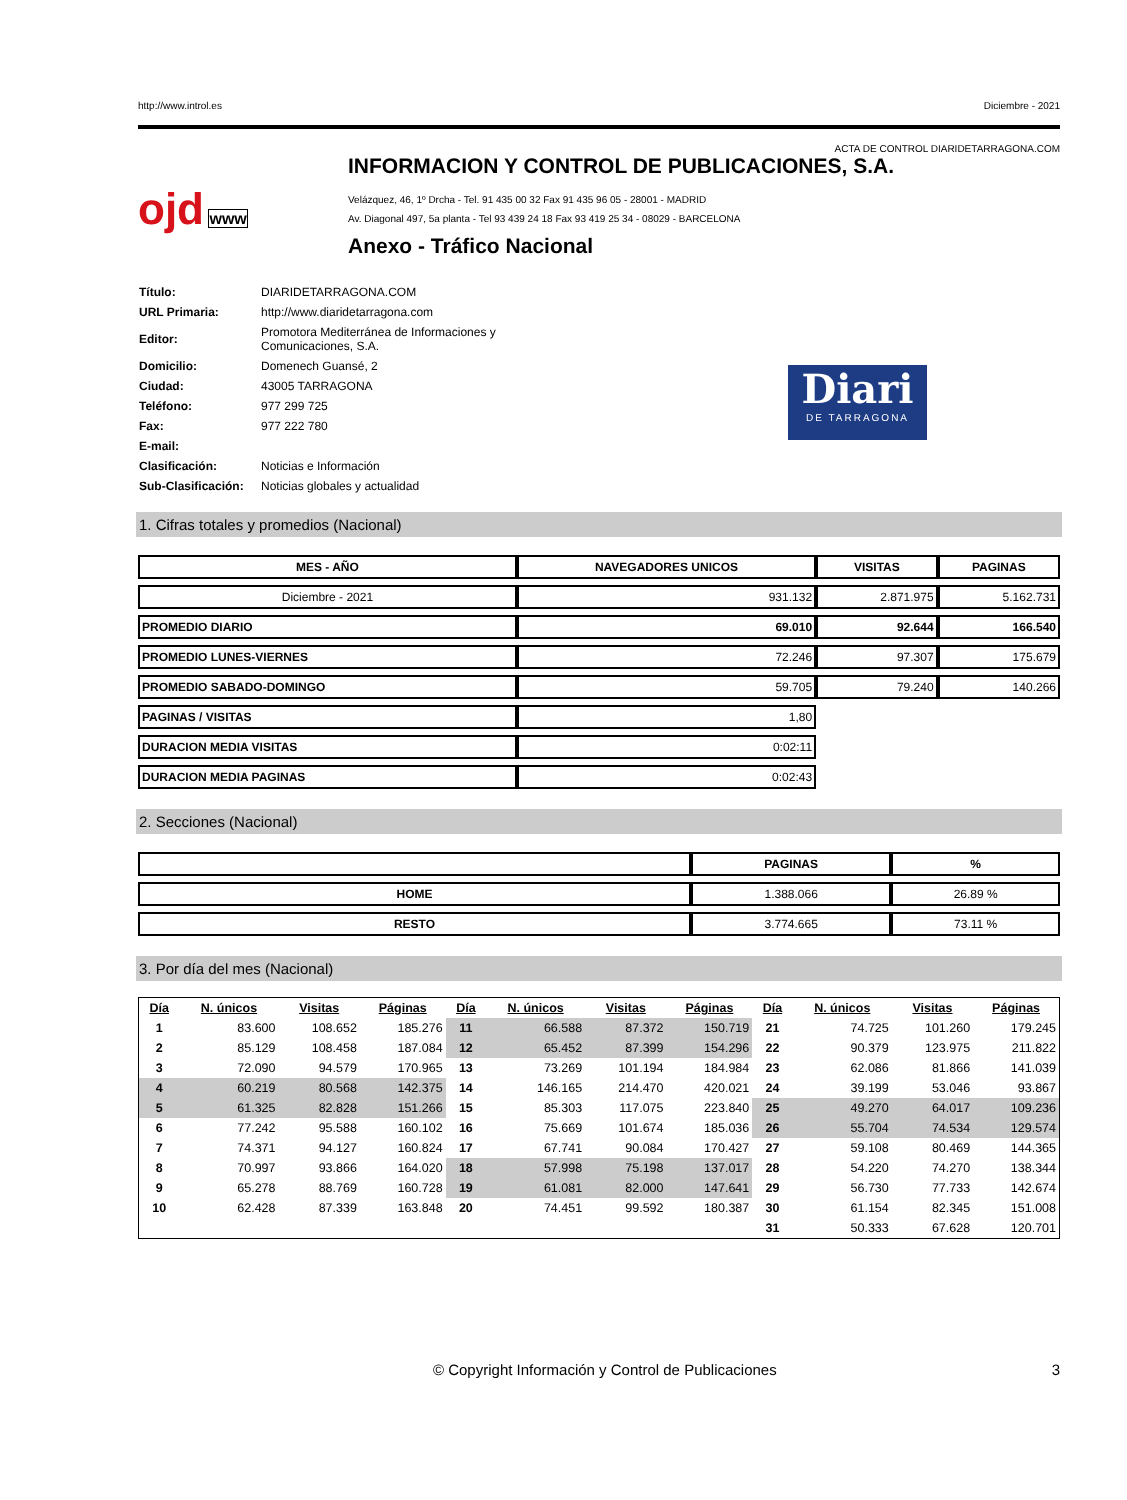http://www.introl.es Diciembre - 2021
ACTA DE CONTROL DIARIDETARRAGONA.COM
ojd www
INFORMACION Y CONTROL DE PUBLICACIONES, S.A.
Velázquez, 46, 1º Drcha - Tel. 91 435 00 32 Fax 91 435 96 05 - 28001 - MADRID
Av. Diagonal 497, 5a planta - Tel 93 439 24 18 Fax 93 419 25 34 - 08029 - BARCELONA
Anexo - Tráfico Nacional
| Título: | DIARIDETARRAGONA.COM |
| URL Primaria: | http://www.diaridetarragona.com |
| Editor: | Promotora Mediterránea de Informaciones y Comunicaciones, S.A. |
| Domicilio: | Domenech Guansé, 2 |
| Ciudad: | 43005 TARRAGONA |
| Teléfono: | 977 299 725 |
| Fax: | 977 222 780 |
| E-mail: | |
| Clasificación: | Noticias e Información |
| Sub-Clasificación: | Noticias globales y actualidad |
Diari
DE TARRAGONA
1. Cifras totales y promedios (Nacional)
| MES - AÑO | NAVEGADORES UNICOS | VISITAS | PAGINAS |
| --- | --- | --- | --- |
| Diciembre - 2021 | 931.132 | 2.871.975 | 5.162.731 |
| PROMEDIO DIARIO | 69.010 | 92.644 | 166.540 |
| PROMEDIO LUNES-VIERNES | 72.246 | 97.307 | 175.679 |
| PROMEDIO SABADO-DOMINGO | 59.705 | 79.240 | 140.266 |
| PAGINAS / VISITAS | 1,80 | | |
| DURACION MEDIA VISITAS | 0:02:11 | | |
| DURACION MEDIA PAGINAS | 0:02:43 | | |
2. Secciones (Nacional)
| | PAGINAS | % |
| --- | --- | --- |
| HOME | 1.388.066 | 26.89 % |
| RESTO | 3.774.665 | 73.11 % |
3. Por día del mes (Nacional)
| Día | N. únicos | Visitas | Páginas | Día | N. únicos | Visitas | Páginas | Día | N. únicos | Visitas | Páginas |
| --- | --- | --- | --- | --- | --- | --- | --- | --- | --- | --- | --- |
| 1 | 83.600 | 108.652 | 185.276 | 11 | 66.588 | 87.372 | 150.719 | 21 | 74.725 | 101.260 | 179.245 |
| 2 | 85.129 | 108.458 | 187.084 | 12 | 65.452 | 87.399 | 154.296 | 22 | 90.379 | 123.975 | 211.822 |
| 3 | 72.090 | 94.579 | 170.965 | 13 | 73.269 | 101.194 | 184.984 | 23 | 62.086 | 81.866 | 141.039 |
| 4 | 60.219 | 80.568 | 142.375 | 14 | 146.165 | 214.470 | 420.021 | 24 | 39.199 | 53.046 | 93.867 |
| 5 | 61.325 | 82.828 | 151.266 | 15 | 85.303 | 117.075 | 223.840 | 25 | 49.270 | 64.017 | 109.236 |
| 6 | 77.242 | 95.588 | 160.102 | 16 | 75.669 | 101.674 | 185.036 | 26 | 55.704 | 74.534 | 129.574 |
| 7 | 74.371 | 94.127 | 160.824 | 17 | 67.741 | 90.084 | 170.427 | 27 | 59.108 | 80.469 | 144.365 |
| 8 | 70.997 | 93.866 | 164.020 | 18 | 57.998 | 75.198 | 137.017 | 28 | 54.220 | 74.270 | 138.344 |
| 9 | 65.278 | 88.769 | 160.728 | 19 | 61.081 | 82.000 | 147.641 | 29 | 56.730 | 77.733 | 142.674 |
| 10 | 62.428 | 87.339 | 163.848 | 20 | 74.451 | 99.592 | 180.387 | 30 | 61.154 | 82.345 | 151.008 |
| | | | | | | | | 31 | 50.333 | 67.628 | 120.701 |
© Copyright Información y Control de Publicaciones 3